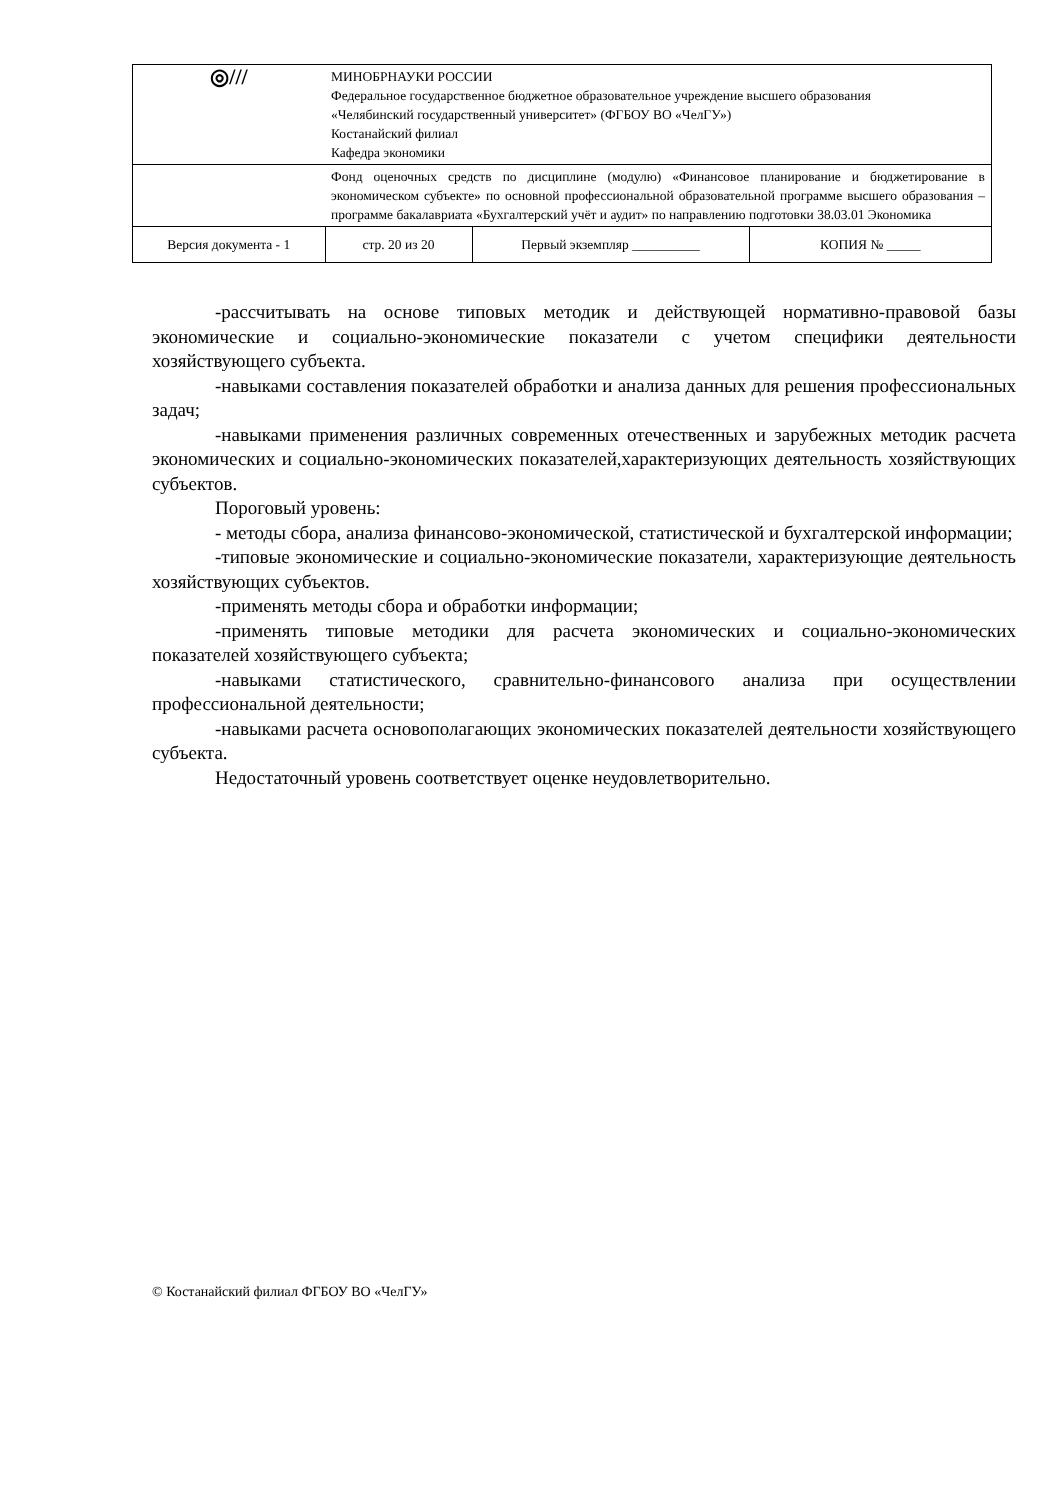| ◎/// | МИНОБРНАУКИ РОССИИ Федеральное государственное бюджетное образовательное учреждение высшего образования «Челябинский государственный университет» (ФГБОУ ВО «ЧелГУ») Костанайский филиал Кафедра экономики | | |
| | Фонд оценочных средств по дисциплине (модулю) «Финансовое планирование и бюджетирование в экономическом субъекте» по основной профессиональной образовательной программе высшего образования – программе бакалавриата «Бухгалтерский учёт и аудит» по направлению подготовки 38.03.01 Экономика | | |
| Версия документа - 1 | стр. 20 из 20 | Первый экземпляр __________ | КОПИЯ № _____ |
-рассчитывать на основе типовых методик и действующей нормативно-правовой базы экономические и социально-экономические показатели с учетом специфики деятельности хозяйствующего субъекта.
-навыками составления показателей обработки и анализа данных для решения профессиональных задач;
-навыками применения различных современных отечественных и зарубежных методик расчета экономических и социально-экономических показателей,характеризующих деятельность хозяйствующих субъектов.
Пороговый уровень:
- методы сбора, анализа финансово-экономической, статистической и бухгалтерской информации;
-типовые экономические и социально-экономические показатели, характеризующие деятельность хозяйствующих субъектов.
-применять методы сбора и обработки информации;
-применять типовые методики для расчета экономических и социально-экономических показателей хозяйствующего субъекта;
-навыками статистического, сравнительно-финансового анализа при осуществлении профессиональной деятельности;
-навыками расчета основополагающих экономических показателей деятельности хозяйствующего субъекта.
Недостаточный уровень соответствует оценке неудовлетворительно.
© Костанайский филиал ФГБОУ ВО «ЧелГУ»